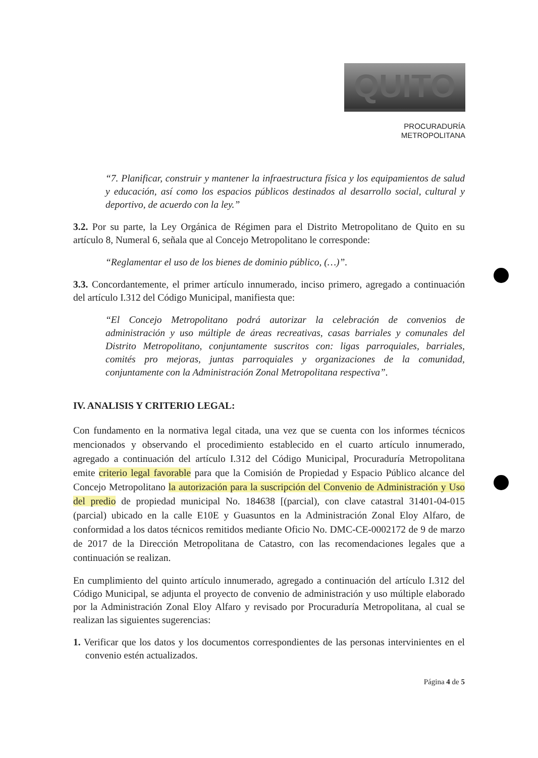QUITO
PROCURADURÍA
METROPOLITANA
“7. Planificar, construir y mantener la infraestructura física y los equipamientos de salud y educación, así como los espacios públicos destinados al desarrollo social, cultural y deportivo, de acuerdo con la ley.”
3.2. Por su parte, la Ley Orgánica de Régimen para el Distrito Metropolitano de Quito en su artículo 8, Numeral 6, señala que al Concejo Metropolitano le corresponde:
“Reglamentar el uso de los bienes de dominio público, (…)”.
3.3. Concordantemente, el primer artículo innumerado, inciso primero, agregado a continuación del artículo I.312 del Código Municipal, manifiesta que:
“El Concejo Metropolitano podrá autorizar la celebración de convenios de administración y uso múltiple de áreas recreativas, casas barriales y comunales del Distrito Metropolitano, conjuntamente suscritos con: ligas parroquiales, barriales, comités pro mejoras, juntas parroquiales y organizaciones de la comunidad, conjuntamente con la Administración Zonal Metropolitana respectiva”.
IV. ANALISIS Y CRITERIO LEGAL:
Con fundamento en la normativa legal citada, una vez que se cuenta con los informes técnicos mencionados y observando el procedimiento establecido en el cuarto artículo innumerado, agregado a continuación del artículo I.312 del Código Municipal, Procuraduría Metropolitana emite criterio legal favorable para que la Comisión de Propiedad y Espacio Público alcance del Concejo Metropolitano la autorización para la suscripción del Convenio de Administración y Uso del predio de propiedad municipal No. 184638 [(parcial), con clave catastral 31401-04-015 (parcial) ubicado en la calle E10E y Guasuntos en la Administración Zonal Eloy Alfaro, de conformidad a los datos técnicos remitidos mediante Oficio No. DMC-CE-0002172 de 9 de marzo de 2017 de la Dirección Metropolitana de Catastro, con las recomendaciones legales que a continuación se realizan.
En cumplimiento del quinto artículo innumerado, agregado a continuación del artículo I.312 del Código Municipal, se adjunta el proyecto de convenio de administración y uso múltiple elaborado por la Administración Zonal Eloy Alfaro y revisado por Procuraduría Metropolitana, al cual se realizan las siguientes sugerencias:
1. Verificar que los datos y los documentos correspondientes de las personas intervinientes en el convenio estén actualizados.
Página 4 de 5